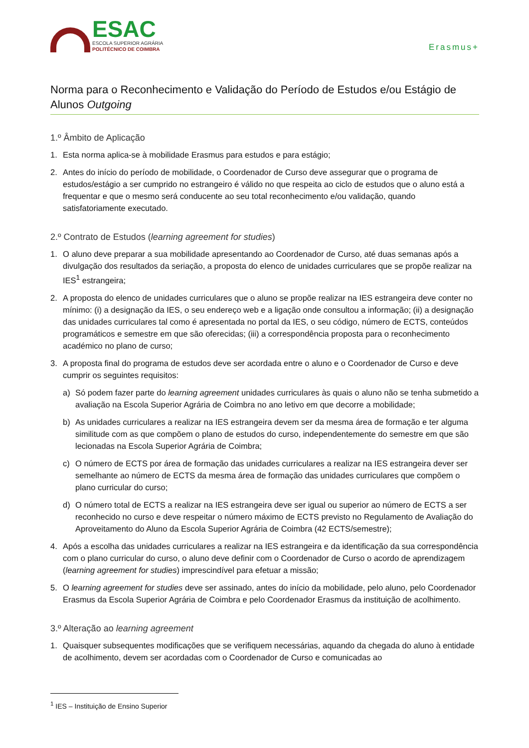ESAC
ESCOLA SUPERIOR AGRÁRIA
POLITÉCNICO DE COIMBRA
Erasmus+
Norma para o Reconhecimento e Validação do Período de Estudos e/ou Estágio de Alunos Outgoing
1.º Âmbito de Aplicação
1. Esta norma aplica-se à mobilidade Erasmus para estudos e para estágio;
2. Antes do início do período de mobilidade, o Coordenador de Curso deve assegurar que o programa de estudos/estágio a ser cumprido no estrangeiro é válido no que respeita ao ciclo de estudos que o aluno está a frequentar e que o mesmo será conducente ao seu total reconhecimento e/ou validação, quando satisfatoriamente executado.
2.º Contrato de Estudos (learning agreement for studies)
1. O aluno deve preparar a sua mobilidade apresentando ao Coordenador de Curso, até duas semanas após a divulgação dos resultados da seriação, a proposta do elenco de unidades curriculares que se propõe realizar na IES<sup>1</sup> estrangeira;
2. A proposta do elenco de unidades curriculares que o aluno se propõe realizar na IES estrangeira deve conter no mínimo: (i) a designação da IES, o seu endereço web e a ligação onde consultou a informação; (ii) a designação das unidades curriculares tal como é apresentada no portal da IES, o seu código, número de ECTS, conteúdos programáticos e semestre em que são oferecidas; (iii) a correspondência proposta para o reconhecimento académico no plano de curso;
3. A proposta final do programa de estudos deve ser acordada entre o aluno e o Coordenador de Curso e deve cumprir os seguintes requisitos:
a) Só podem fazer parte do learning agreement unidades curriculares às quais o aluno não se tenha submetido a avaliação na Escola Superior Agrária de Coimbra no ano letivo em que decorre a mobilidade;
b) As unidades curriculares a realizar na IES estrangeira devem ser da mesma área de formação e ter alguma similitude com as que compõem o plano de estudos do curso, independentemente do semestre em que são lecionadas na Escola Superior Agrária de Coimbra;
c) O número de ECTS por área de formação das unidades curriculares a realizar na IES estrangeira dever ser semelhante ao número de ECTS da mesma área de formação das unidades curriculares que compõem o plano curricular do curso;
d) O número total de ECTS a realizar na IES estrangeira deve ser igual ou superior ao número de ECTS a ser reconhecido no curso e deve respeitar o número máximo de ECTS previsto no Regulamento de Avaliação do Aproveitamento do Aluno da Escola Superior Agrária de Coimbra (42 ECTS/semestre);
4. Após a escolha das unidades curriculares a realizar na IES estrangeira e da identificação da sua correspondência com o plano curricular do curso, o aluno deve definir com o Coordenador de Curso o acordo de aprendizagem (learning agreement for studies) imprescindível para efetuar a missão;
5. O learning agreement for studies deve ser assinado, antes do início da mobilidade, pelo aluno, pelo Coordenador Erasmus da Escola Superior Agrária de Coimbra e pelo Coordenador Erasmus da instituição de acolhimento.
3.º Alteração ao learning agreement
1. Quaisquer subsequentes modificações que se verifiquem necessárias, aquando da chegada do aluno à entidade de acolhimento, devem ser acordadas com o Coordenador de Curso e comunicadas ao
<sup>1</sup> IES – Instituição de Ensino Superior